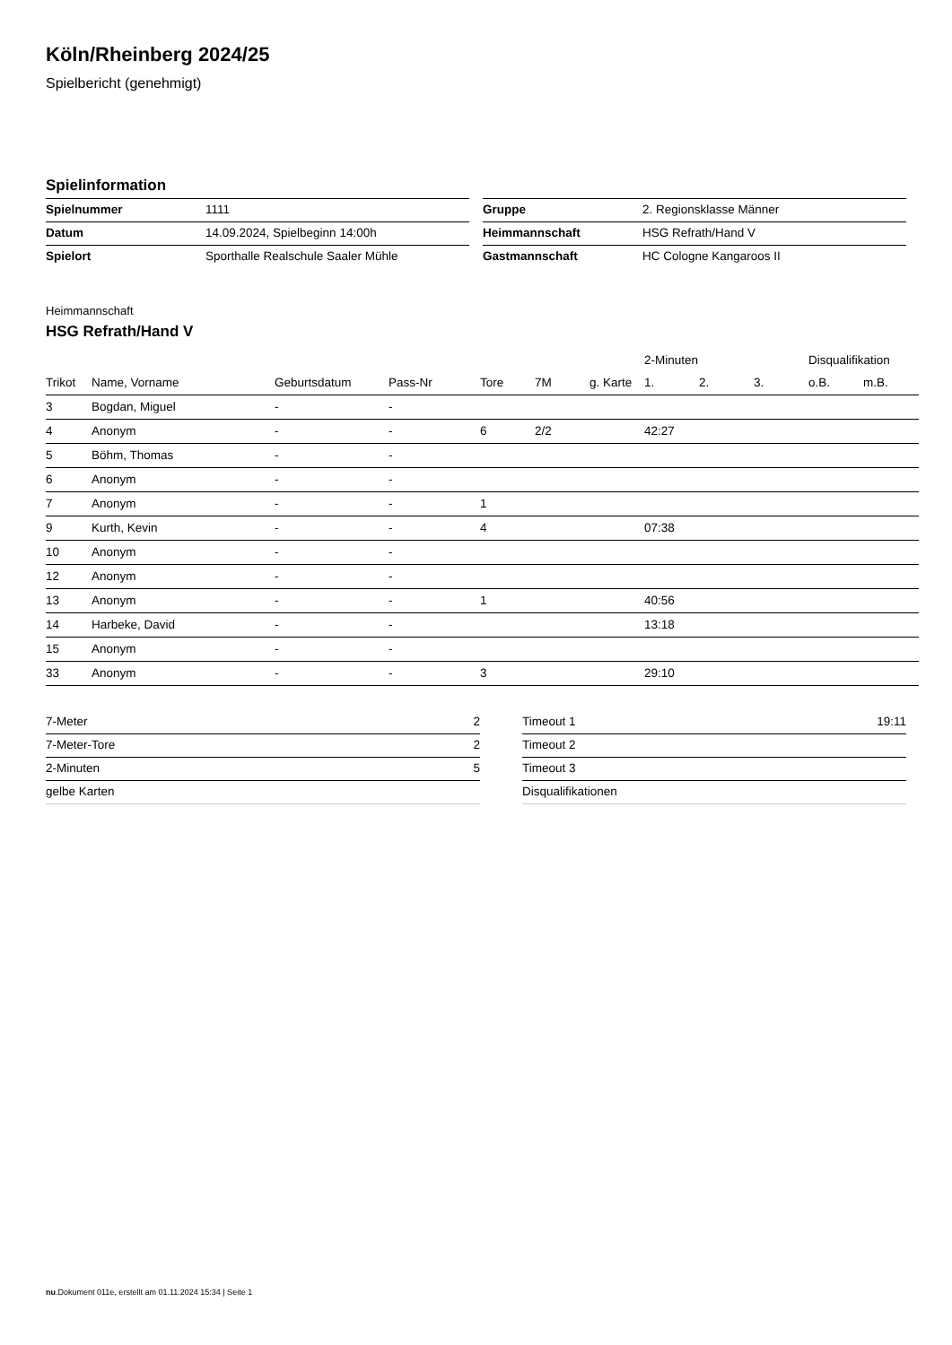Köln/Rheinberg 2024/25
Spielbericht (genehmigt)
Spielinformation
| Spielnummer | 1111 |
| Datum | 14.09.2024, Spielbeginn 14:00h |
| Spielort | Sporthalle Realschule Saaler Mühle |
| Gruppe | 2. Regionsklasse Männer |
| Heimmannschaft | HSG Refrath/Hand V |
| Gastmannschaft | HC Cologne Kangaroos II |
Heimmannschaft
HSG Refrath/Hand V
| | | | | | | | 2-Minuten | | | Disqualifikation | |
| --- | --- | --- | --- | --- | --- | --- | --- | --- | --- | --- | --- |
| Trikot | Name, Vorname | Geburtsdatum | Pass-Nr | Tore | 7M | g. Karte | 1. | 2. | 3. | o.B. | m.B. |
| 3 | Bogdan, Miguel | - | - | | | | | | | | |
| 4 | Anonym | - | - | 6 | 2/2 | | 42:27 | | | | |
| 5 | Böhm, Thomas | - | - | | | | | | | | |
| 6 | Anonym | - | - | | | | | | | | |
| 7 | Anonym | - | - | 1 | | | | | | | |
| 9 | Kurth, Kevin | - | - | 4 | | | 07:38 | | | | |
| 10 | Anonym | - | - | | | | | | | | |
| 12 | Anonym | - | - | | | | | | | | |
| 13 | Anonym | - | - | 1 | | | 40:56 | | | | |
| 14 | Harbeke, David | - | - | | | | 13:18 | | | | |
| 15 | Anonym | - | - | | | | | | | | |
| 33 | Anonym | - | - | 3 | | | 29:10 | | | | |
| 7-Meter | 2 |
| 7-Meter-Tore | 2 |
| 2-Minuten | 5 |
| gelbe Karten | |
| Timeout 1 | 19:11 |
| Timeout 2 | |
| Timeout 3 | |
| Disqualifikationen | |
nu.Dokument 011e, erstellt am 01.11.2024 15:34 | Seite 1